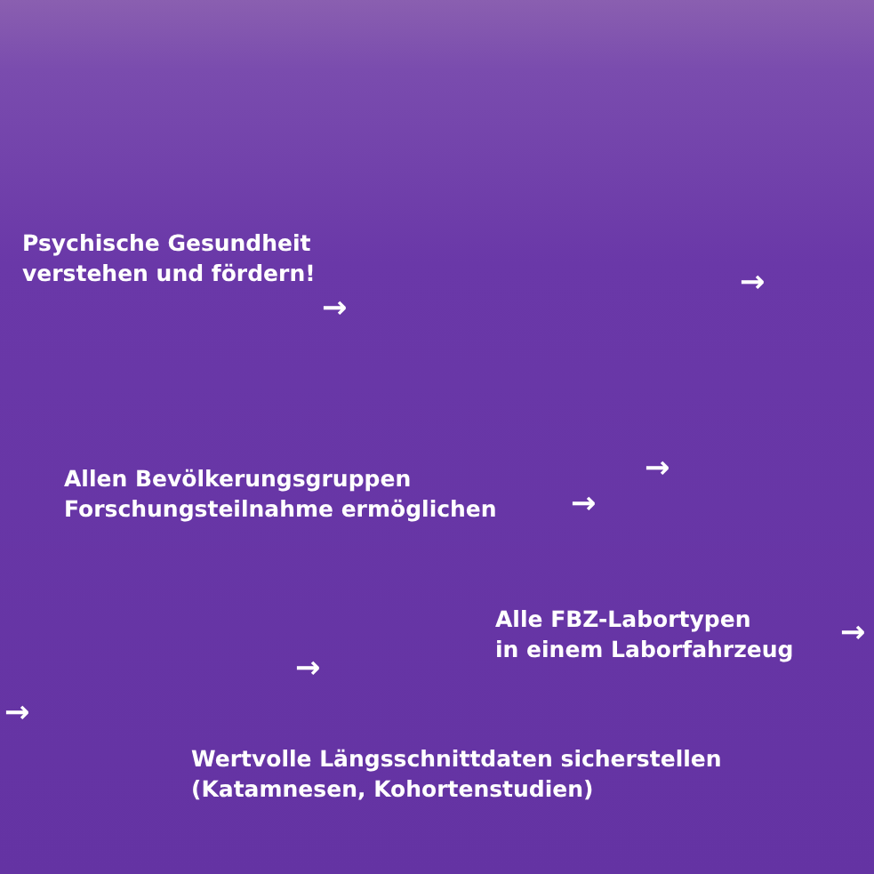Psychische Gesundheit
verstehen und fördern!
→
→
Allen Bevölkerungsgruppen
Forschungsteilnahme ermöglichen
→
→
Alle FBZ-Labortypen
in einem Laborfahrzeug
→
→
→
Wertvolle Längsschnittdaten sicherstellen
(Katamnesen, Kohortenstudien)